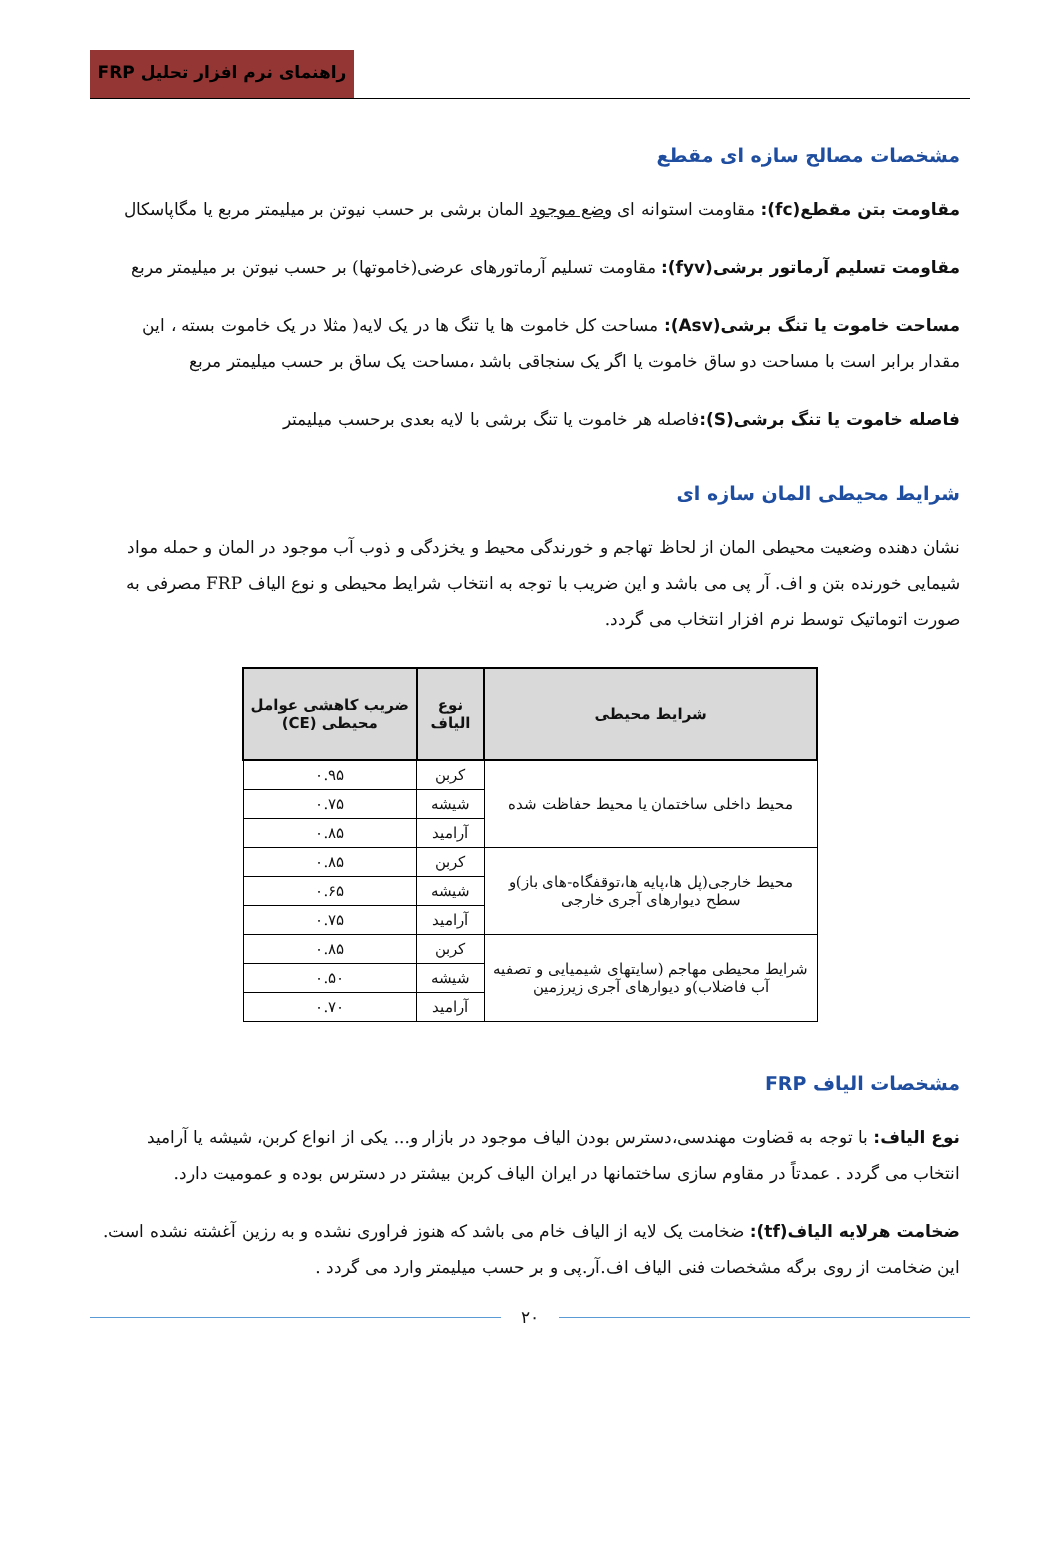راهنمای نرم افزار تحلیل FRP
مشخصات مصالح سازه ای مقطع
مقاومت بتن مقطع(fc): مقاومت استوانه ای وضع موجود المان برشی بر حسب نیوتن بر میلیمتر مربع یا مگاپاسکال
مقاومت تسلیم آرماتور برشی(fyv): مقاومت تسلیم آرماتورهای عرضی(خاموتها) بر حسب نیوتن بر میلیمتر مربع
مساحت خاموت یا تنگ برشی(Asv): مساحت کل خاموت ها یا تنگ ها در یک لایه( مثلا در یک خاموت بسته ، این مقدار برابر است با مساحت دو ساق خاموت یا اگر یک سنجاقی باشد ،مساحت یک ساق بر حسب میلیمتر مربع
فاصله خاموت یا تنگ برشی(S): فاصله هر خاموت یا تنگ برشی با لایه بعدی برحسب میلیمتر
شرایط محیطی المان سازه ای
نشان دهنده وضعیت محیطی المان از لحاظ تهاجم و خورندگی محیط و یخزدگی و ذوب آب موجود در المان و حمله مواد شیمایی خورنده بتن و اف. آر پی می باشد و این ضریب با توجه به انتخاب شرایط محیطی و نوع الیاف FRP مصرفی به صورت اتوماتیک توسط نرم افزار انتخاب می گردد.
| شرایط محیطی | نوع الیاف | ضریب کاهشی عوامل محیطی (CE) |
| --- | --- | --- |
| محیط داخلی ساختمان یا محیط حفاظت شده | کربن | ۰.۹۵ |
| | شیشه | ۰.۷۵ |
| | آرامید | ۰.۸۵ |
| محیط خارجی(پل ها،پایه ها،توقفگاه-های باز)و سطح دیوارهای آجری خارجی | کربن | ۰.۸۵ |
| | شیشه | ۰.۶۵ |
| | آرامید | ۰.۷۵ |
| شرایط محیطی مهاجم (سایتهای شیمیایی و تصفیه آب فاضلاب)و دیوارهای آجری زیرزمین | کربن | ۰.۸۵ |
| | شیشه | ۰.۵۰ |
| | آرامید | ۰.۷۰ |
مشخصات الیاف FRP
نوع الیاف: با توجه به قضاوت مهندسی،دسترس بودن الیاف موجود در بازار و... یکی از انواع کربن، شیشه یا آرامید انتخاب می گردد . عمدتاً در مقاوم سازی ساختمانها در ایران الیاف کربن بیشتر در دسترس بوده و عمومیت دارد.
ضخامت هرلایه الیاف(tf): ضخامت یک لایه از الیاف خام می باشد که هنوز فراوری نشده و به رزین آغشته نشده است. این ضخامت از روی برگه مشخصات فنی الیاف اف.آر.پی و بر حسب میلیمتر وارد می گردد .
۲۰